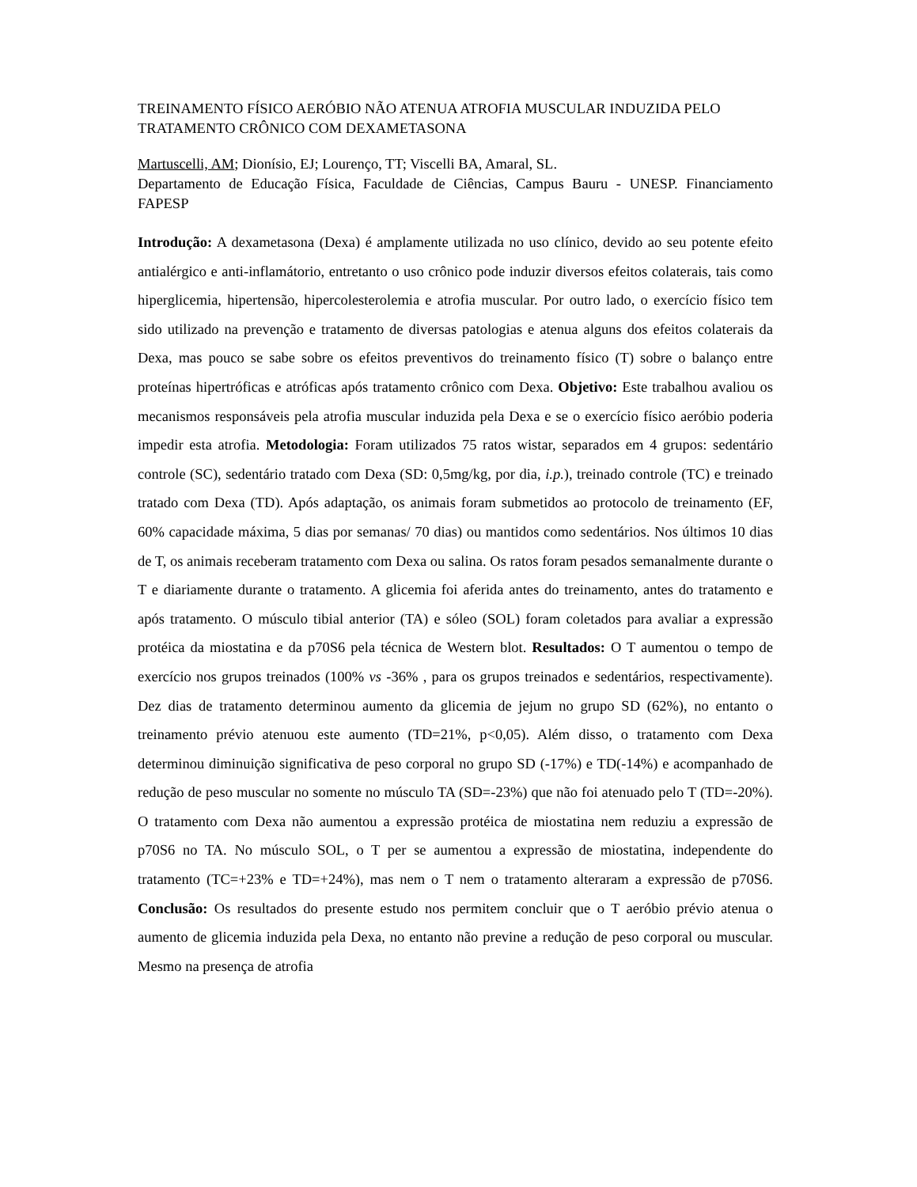TREINAMENTO FÍSICO AERÓBIO NÃO ATENUA ATROFIA MUSCULAR INDUZIDA PELO TRATAMENTO CRÔNICO COM DEXAMETASONA
Martuscelli, AM; Dionísio, EJ; Lourenço, TT; Viscelli BA, Amaral, SL.
Departamento de Educação Física, Faculdade de Ciências, Campus Bauru - UNESP. Financiamento FAPESP
Introdução: A dexametasona (Dexa) é amplamente utilizada no uso clínico, devido ao seu potente efeito antialérgico e anti-inflamátorio, entretanto o uso crônico pode induzir diversos efeitos colaterais, tais como hiperglicemia, hipertensão, hipercolesterolemia e atrofia muscular. Por outro lado, o exercício físico tem sido utilizado na prevenção e tratamento de diversas patologias e atenua alguns dos efeitos colaterais da Dexa, mas pouco se sabe sobre os efeitos preventivos do treinamento físico (T) sobre o balanço entre proteínas hipertróficas e atróficas após tratamento crônico com Dexa. Objetivo: Este trabalhou avaliou os mecanismos responsáveis pela atrofia muscular induzida pela Dexa e se o exercício físico aeróbio poderia impedir esta atrofia. Metodologia: Foram utilizados 75 ratos wistar, separados em 4 grupos: sedentário controle (SC), sedentário tratado com Dexa (SD: 0,5mg/kg, por dia, i.p.), treinado controle (TC) e treinado tratado com Dexa (TD). Após adaptação, os animais foram submetidos ao protocolo de treinamento (EF, 60% capacidade máxima, 5 dias por semanas/ 70 dias) ou mantidos como sedentários. Nos últimos 10 dias de T, os animais receberam tratamento com Dexa ou salina. Os ratos foram pesados semanalmente durante o T e diariamente durante o tratamento. A glicemia foi aferida antes do treinamento, antes do tratamento e após tratamento. O músculo tibial anterior (TA) e sóleo (SOL) foram coletados para avaliar a expressão protéica da miostatina e da p70S6 pela técnica de Western blot. Resultados: O T aumentou o tempo de exercício nos grupos treinados (100% vs -36% , para os grupos treinados e sedentários, respectivamente). Dez dias de tratamento determinou aumento da glicemia de jejum no grupo SD (62%), no entanto o treinamento prévio atenuou este aumento (TD=21%, p<0,05). Além disso, o tratamento com Dexa determinou diminuição significativa de peso corporal no grupo SD (-17%) e TD(-14%) e acompanhado de redução de peso muscular no somente no músculo TA (SD=-23%) que não foi atenuado pelo T (TD=-20%). O tratamento com Dexa não aumentou a expressão protéica de miostatina nem reduziu a expressão de p70S6 no TA. No músculo SOL, o T per se aumentou a expressão de miostatina, independente do tratamento (TC=+23% e TD=+24%), mas nem o T nem o tratamento alteraram a expressão de p70S6. Conclusão: Os resultados do presente estudo nos permitem concluir que o T aeróbio prévio atenua o aumento de glicemia induzida pela Dexa, no entanto não previne a redução de peso corporal ou muscular. Mesmo na presença de atrofia